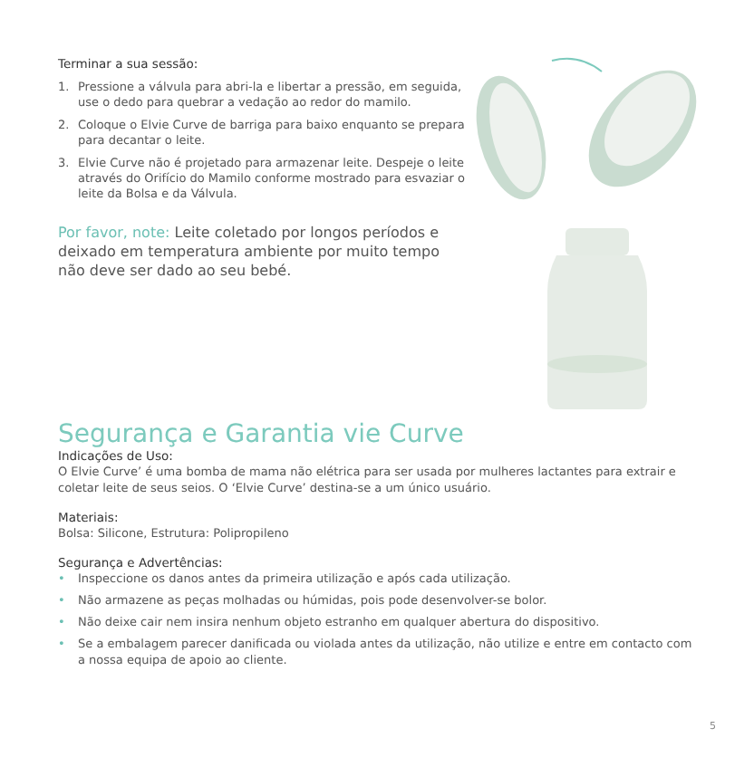Terminar a sua sessão:
1. Pressione a válvula para abri-la e libertar a pressão, em seguida, use o dedo para quebrar a vedação ao redor do mamilo.
2. Coloque o Elvie Curve de barriga para baixo enquanto se prepara para decantar o leite.
3. Elvie Curve não é projetado para armazenar leite. Despeje o leite através do Orifício do Mamilo conforme mostrado para esvaziar o leite da Bolsa e da Válvula.
Por favor, note: Leite coletado por longos períodos e deixado em temperatura ambiente por muito tempo não deve ser dado ao seu bebé.
Segurança e Garantia vie Curve
Indicações de Uso:
O Elvie Curve’ é uma bomba de mama não elétrica para ser usada por mulheres lactantes para extrair e coletar leite de seus seios. O ‘Elvie Curve’ destina-se a um único usuário.
Materiais:
Bolsa: Silicone, Estrutura: Polipropileno
Segurança e Advertências:
• Inspeccione os danos antes da primeira utilização e após cada utilização.
• Não armazene as peças molhadas ou húmidas, pois pode desenvolver-se bolor.
• Não deixe cair nem insira nenhum objeto estranho em qualquer abertura do dispositivo.
• Se a embalagem parecer danificada ou violada antes da utilização, não utilize e entre em contacto com a nossa equipa de apoio ao cliente.
5